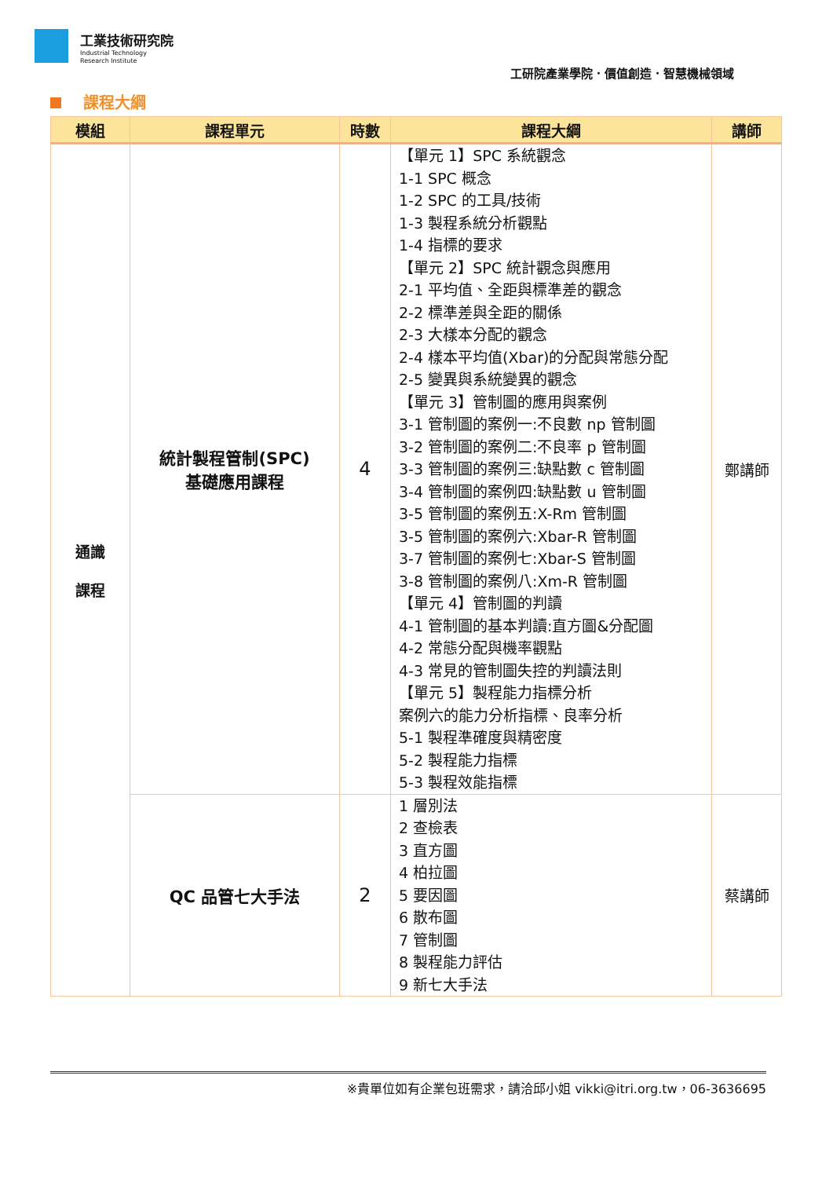工業技術研究院
Industrial Technology
Research Institute
工研院產業學院．價值創造．智慧機械領域
課程大綱
| 模組 | 課程單元 | 時數 | 課程大綱 | 講師 |
| --- | --- | --- | --- | --- |
| 通識 課程 | 統計製程管制(SPC) 基礎應用課程 | 4 | 【單元 1】SPC 系統觀念 1-1 SPC 概念 1-2 SPC 的工具/技術 1-3 製程系統分析觀點 1-4 指標的要求 【單元 2】SPC 統計觀念與應用 2-1 平均值、全距與標準差的觀念 2-2 標準差與全距的關係 2-3 大樣本分配的觀念 2-4 樣本平均值(Xbar)的分配與常態分配 2-5 變異與系統變異的觀念 【單元 3】管制圖的應用與案例 3-1 管制圖的案例一:不良數 np 管制圖 3-2 管制圖的案例二:不良率 p 管制圖 3-3 管制圖的案例三:缺點數 c 管制圖 3-4 管制圖的案例四:缺點數 u 管制圖 3-5 管制圖的案例五:X-Rm 管制圖 3-5 管制圖的案例六:Xbar-R 管制圖 3-7 管制圖的案例七:Xbar-S 管制圖 3-8 管制圖的案例八:Xm-R 管制圖 【單元 4】管制圖的判讀 4-1 管制圖的基本判讀:直方圖&分配圖 4-2 常態分配與機率觀點 4-3 常見的管制圖失控的判讀法則 【單元 5】製程能力指標分析 案例六的能力分析指標、良率分析 5-1 製程準確度與精密度 5-2 製程能力指標 5-3 製程效能指標 | 鄭講師 |
| | QC 品管七大手法 | 2 | 1 層別法 2 查檢表 3 直方圖 4 柏拉圖 5 要因圖 6 散布圖 7 管制圖 8 製程能力評估 9 新七大手法 | 蔡講師 |
※貴單位如有企業包班需求，請洽邱小姐 vikki@itri.org.tw，06-3636695